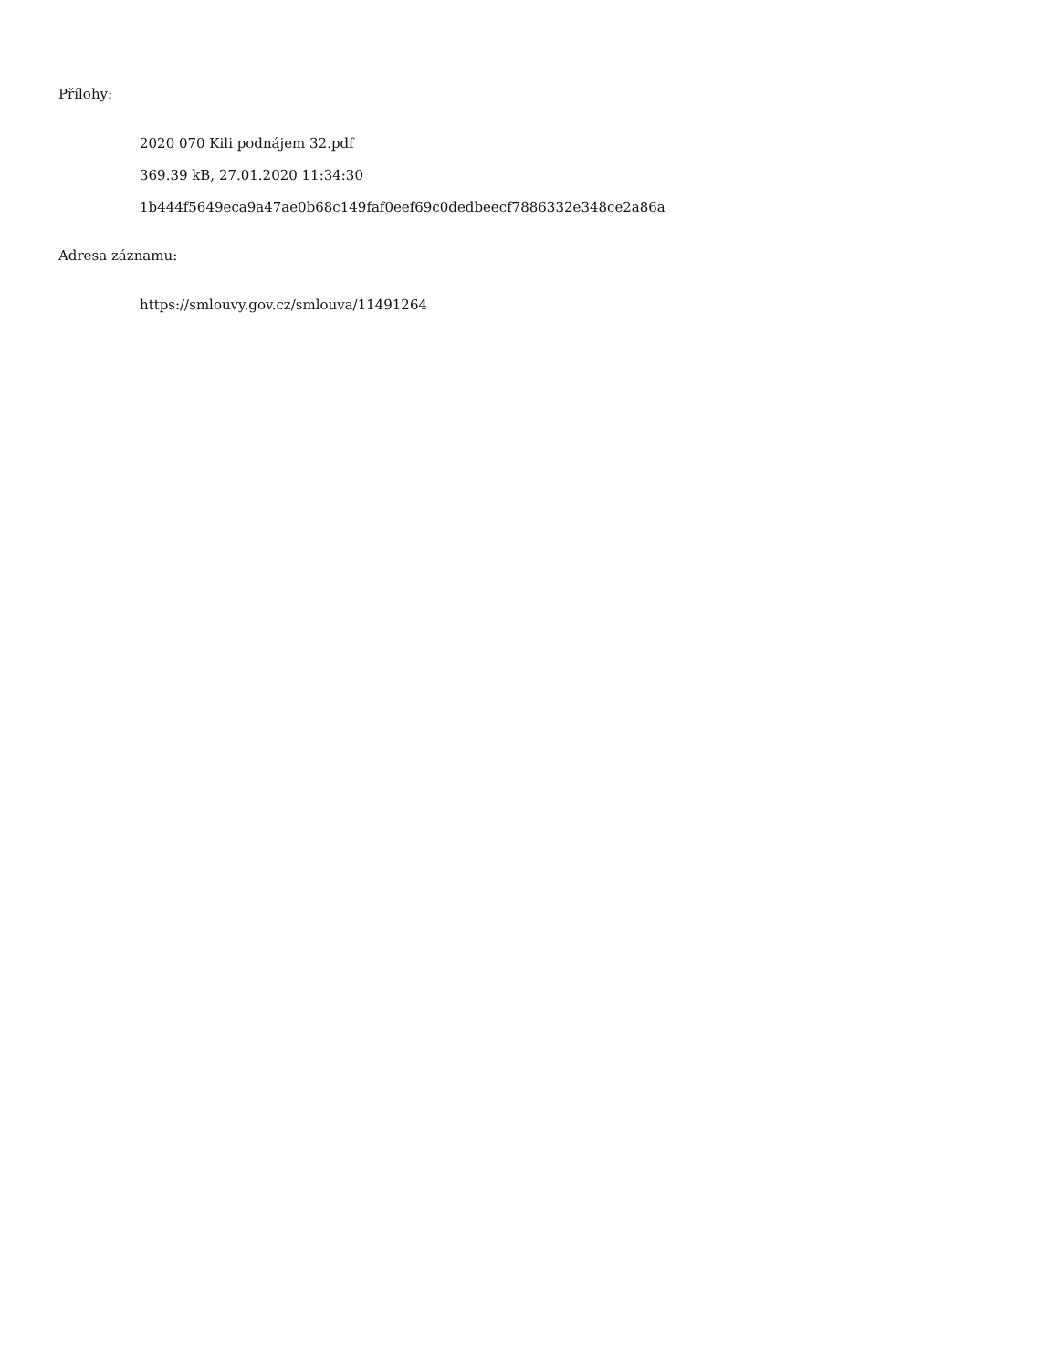Přílohy:
2020 070 Kili podnájem 32.pdf
369.39 kB, 27.01.2020 11:34:30
1b444f5649eca9a47ae0b68c149faf0eef69c0dedbeecf7886332e348ce2a86a
Adresa záznamu:
https://smlouvy.gov.cz/smlouva/11491264